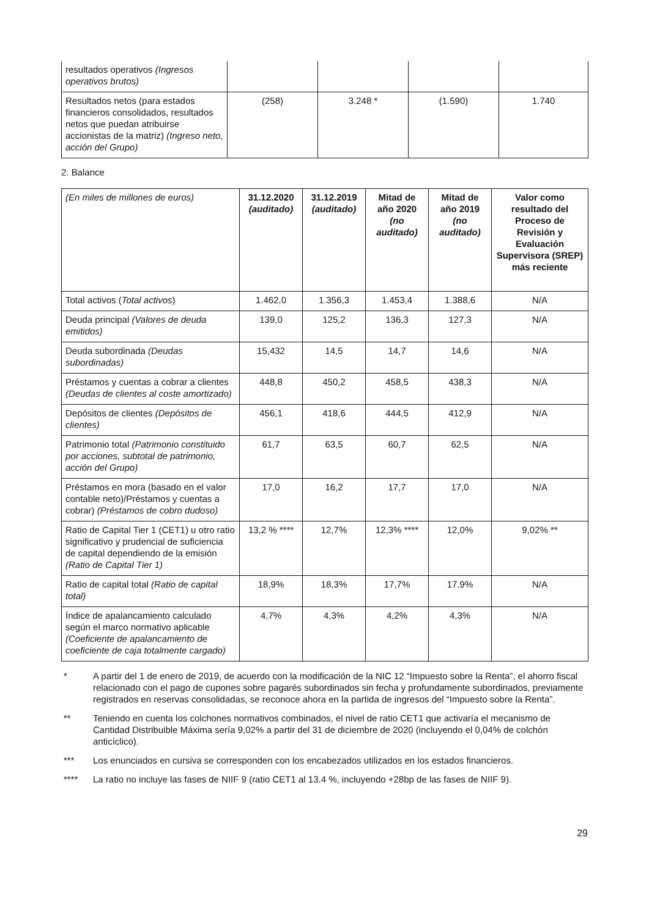| resultados operativos (Ingresos operativos brutos) | | | | |
| Resultados netos (para estados financieros consolidados, resultados netos que puedan atribuirse accionistas de la matriz) (Ingreso neto, acción del Grupo) | (258) | 3.248 * | (1.590) | 1.740 |
2. Balance
| (En miles de millones de euros) | 31.12.2020 (auditado) | 31.12.2019 (auditado) | Mitad de año 2020 (no auditado) | Mitad de año 2019 (no auditado) | Valor como resultado del Proceso de Revisión y Evaluación Supervisora (SREP) más reciente |
| Total activos ( Total activos ) | 1.462,0 | 1.356,3 | 1.453,4 | 1.388,6 | N/A |
| Deuda principal (Valores de deuda emitidos) | 139,0 | 125,2 | 136,3 | 127,3 | N/A |
| Deuda subordinada (Deudas subordinadas) | 15,432 | 14,5 | 14,7 | 14,6 | N/A |
| Préstamos y cuentas a cobrar a clientes (Deudas de clientes al coste amortizado) | 448,8 | 450,2 | 458,5 | 438,3 | N/A |
| Depósitos de clientes (Depósitos de clientes) | 456,1 | 418,6 | 444,5 | 412,9 | N/A |
| Patrimonio total (Patrimonio constituido por acciones, subtotal de patrimonio, acción del Grupo) | 61,7 | 63,5 | 60,7 | 62,5 | N/A |
| Préstamos en mora (basado en el valor contable neto)/Préstamos y cuentas a cobrar) (Préstamos de cobro dudoso) | 17,0 | 16,2 | 17,7 | 17,0 | N/A |
| Ratio de Capital Tier 1 (CET1) u otro ratio significativo y prudencial de suficiencia de capital dependiendo de la emisión (Ratio de Capital Tier 1) | 13,2 % **** | 12,7% | 12,3% **** | 12,0% | 9,02% ** |
| Ratio de capital total (Ratio de capital total) | 18,9% | 18,3% | 17,7% | 17,9% | N/A |
| Índice de apalancamiento calculado según el marco normativo aplicable (Coeficiente de apalancamiento de coeficiente de caja totalmente cargado) | 4,7% | 4,3% | 4,2% | 4,3% | N/A |
* A partir del 1 de enero de 2019, de acuerdo con la modificación de la NIC 12 “Impuesto sobre la Renta”, el ahorro fiscal relacionado con el pago de cupones sobre pagarés subordinados sin fecha y profundamente subordinados, previamente registrados en reservas consolidadas, se reconoce ahora en la partida de ingresos del “Impuesto sobre la Renta”.
** Teniendo en cuenta los colchones normativos combinados, el nivel de ratio CET1 que activaría el mecanismo de Cantidad Distribuible Máxima sería 9,02% a partir del 31 de diciembre de 2020 (incluyendo el 0,04% de colchón anticíclico).
*** Los enunciados en cursiva se corresponden con los encabezados utilizados en los estados financieros.
**** La ratio no incluye las fases de NIIF 9 (ratio CET1 al 13.4 %, incluyendo +28bp de las fases de NIIF 9).
29